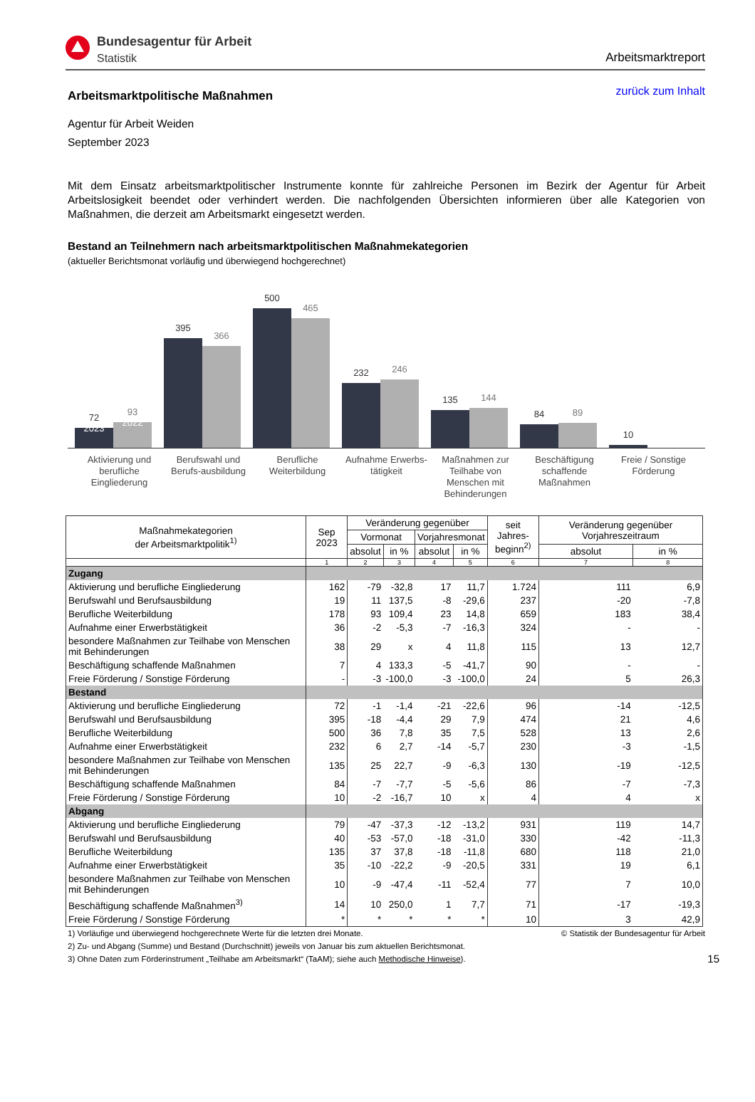Bundesagentur für Arbeit
Statistik
Arbeitsmarktreport
Arbeitsmarktpolitische Maßnahmen
zurück zum Inhalt
Agentur für Arbeit Weiden
September 2023
Mit dem Einsatz arbeitsmarktpolitischer Instrumente konnte für zahlreiche Personen im Bezirk der Agentur für Arbeit Arbeitslosigkeit beendet oder verhindert werden. Die nachfolgenden Übersichten informieren über alle Kategorien von Maßnahmen, die derzeit am Arbeitsmarkt eingesetzt werden.
Bestand an Teilnehmern nach arbeitsmarktpolitischen Maßnahmekategorien
(aktueller Berichtsmonat vorläufig und überwiegend hochgerechnet)
72
2023
93
2022
395
366
500
465
232
246
135
144
84
89
10
Aktivierung und berufliche Eingliederung
Berufswahl und Berufs-ausbildung
Berufliche Weiterbildung
Aufnahme Erwerbs-tätigkeit
Maßnahmen zur Teilhabe von Menschen mit Behinderungen
Beschäftigung schaffende Maßnahmen
Freie / Sonstige Förderung
| Maßnahmekategorien der Arbeitsmarktpolitik<sup>1)</sup> | Sep 2023 | Veränderung gegenüber | | | | seit Jahres- beginn<sup>2)</sup> | Veränderung gegenüber Vorjahreszeitraum | |
| --- | --- | --- | --- | --- | --- | --- | --- | --- |
| | | Vormonat | | Vorjahresmonat | | | | |
| | | absolut | in % | absolut | in % | | absolut | in % |
| | 1 | 2 | 3 | 4 | 5 | 6 | 7 | 8 |
| Zugang | | | | | | | | |
| Aktivierung und berufliche Eingliederung | 162 | -79 | -32,8 | 17 | 11,7 | 1.724 | 111 | 6,9 |
| Berufswahl und Berufsausbildung | 19 | 11 | 137,5 | -8 | -29,6 | 237 | -20 | -7,8 |
| Berufliche Weiterbildung | 178 | 93 | 109,4 | 23 | 14,8 | 659 | 183 | 38,4 |
| Aufnahme einer Erwerbstätigkeit | 36 | -2 | -5,3 | -7 | -16,3 | 324 | - | - |
| besondere Maßnahmen zur Teilhabe von Menschen mit Behinderungen | 38 | 29 | x | 4 | 11,8 | 115 | 13 | 12,7 |
| Beschäftigung schaffende Maßnahmen | 7 | 4 | 133,3 | -5 | -41,7 | 90 | - | - |
| Freie Förderung / Sonstige Förderung | - | -3 | -100,0 | -3 | -100,0 | 24 | 5 | 26,3 |
| Bestand | | | | | | | | |
| Aktivierung und berufliche Eingliederung | 72 | -1 | -1,4 | -21 | -22,6 | 96 | -14 | -12,5 |
| Berufswahl und Berufsausbildung | 395 | -18 | -4,4 | 29 | 7,9 | 474 | 21 | 4,6 |
| Berufliche Weiterbildung | 500 | 36 | 7,8 | 35 | 7,5 | 528 | 13 | 2,6 |
| Aufnahme einer Erwerbstätigkeit | 232 | 6 | 2,7 | -14 | -5,7 | 230 | -3 | -1,5 |
| besondere Maßnahmen zur Teilhabe von Menschen mit Behinderungen | 135 | 25 | 22,7 | -9 | -6,3 | 130 | -19 | -12,5 |
| Beschäftigung schaffende Maßnahmen | 84 | -7 | -7,7 | -5 | -5,6 | 86 | -7 | -7,3 |
| Freie Förderung / Sonstige Förderung | 10 | -2 | -16,7 | 10 | x | 4 | 4 | x |
| Abgang | | | | | | | | |
| Aktivierung und berufliche Eingliederung | 79 | -47 | -37,3 | -12 | -13,2 | 931 | 119 | 14,7 |
| Berufswahl und Berufsausbildung | 40 | -53 | -57,0 | -18 | -31,0 | 330 | -42 | -11,3 |
| Berufliche Weiterbildung | 135 | 37 | 37,8 | -18 | -11,8 | 680 | 118 | 21,0 |
| Aufnahme einer Erwerbstätigkeit | 35 | -10 | -22,2 | -9 | -20,5 | 331 | 19 | 6,1 |
| besondere Maßnahmen zur Teilhabe von Menschen mit Behinderungen | 10 | -9 | -47,4 | -11 | -52,4 | 77 | 7 | 10,0 |
| Beschäftigung schaffende Maßnahmen<sup>3)</sup> | 14 | 10 | 250,0 | 1 | 7,7 | 71 | -17 | -19,3 |
| Freie Förderung / Sonstige Förderung | * | * | * | * | * | 10 | 3 | 42,9 |
1) Vorläufige und überwiegend hochgerechnete Werte für die letzten drei Monate. © Statistik der Bundesagentur für Arbeit
2) Zu- und Abgang (Summe) und Bestand (Durchschnitt) jeweils von Januar bis zum aktuellen Berichtsmonat.
3) Ohne Daten zum Förderinstrument „Teilhabe am Arbeitsmarkt“ (TaAM); siehe auch Methodische Hinweise). 15